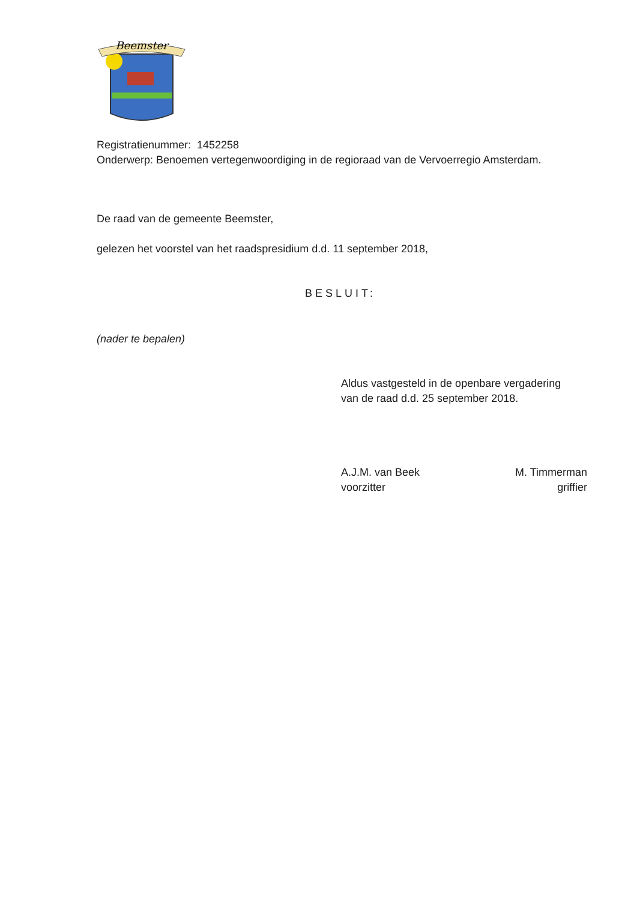Beemster
Registratienummer: 1452258
Onderwerp: Benoemen vertegenwoordiging in de regioraad van de Vervoerregio Amsterdam.
De raad van de gemeente Beemster,
gelezen het voorstel van het raadspresidium d.d. 11 september 2018,
BESLUIT:
(nader te bepalen)
Aldus vastgesteld in de openbare vergadering
van de raad d.d. 25 september 2018.
A.J.M. van Beek
voorzitter
M. Timmerman
griffier